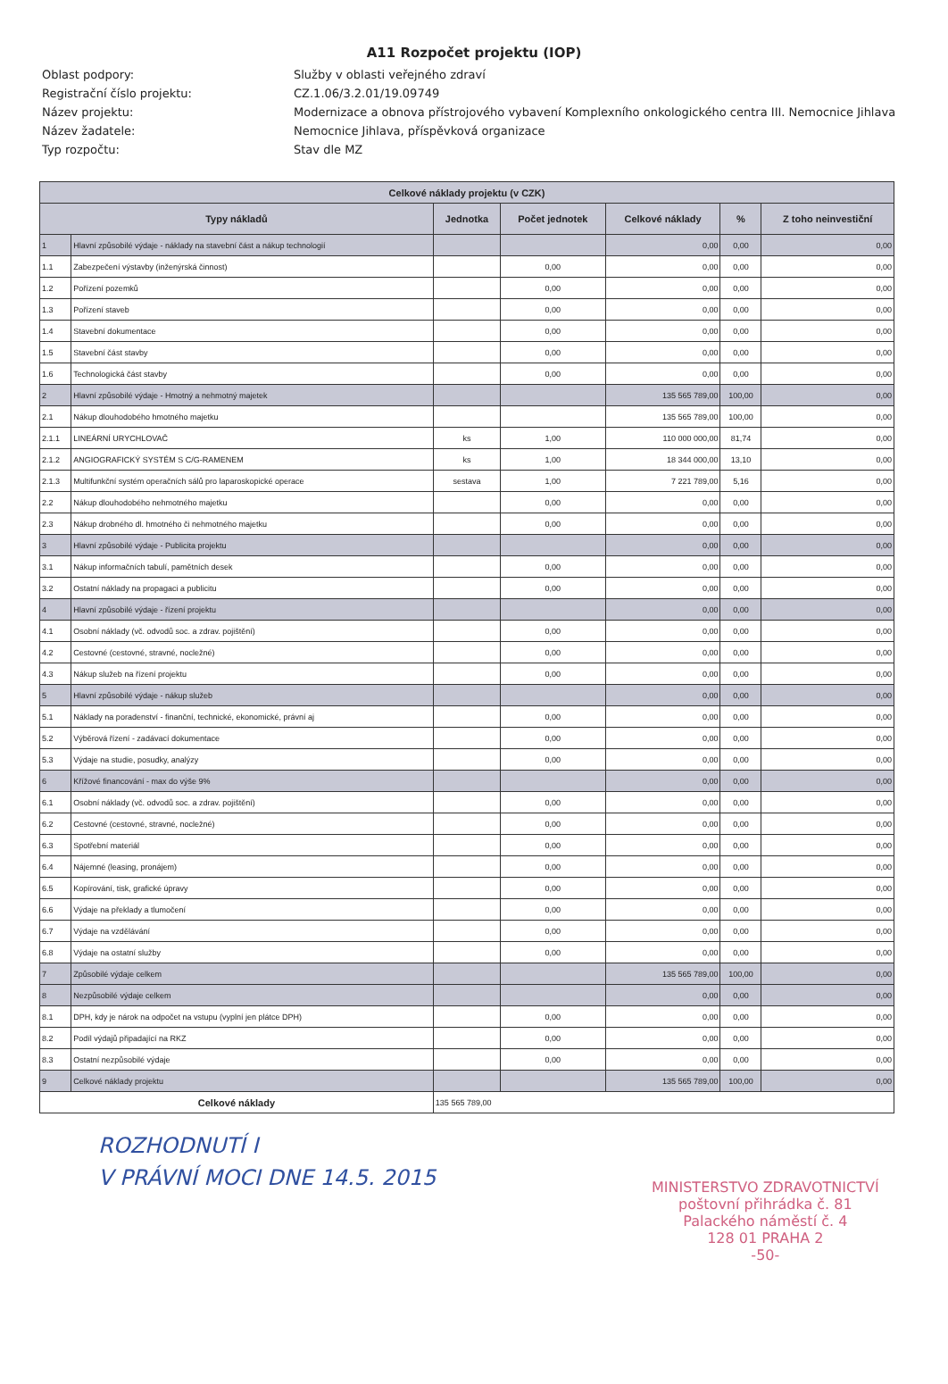A11 Rozpočet projektu (IOP)
Oblast podpory:
Služby v oblasti veřejného zdraví
Registrační číslo projektu:
CZ.1.06/3.2.01/19.09749
Název projektu:
Modernizace a obnova přístrojového vybavení Komplexního onkologického centra III. Nemocnice Jihlava
Název žadatele:
Nemocnice Jihlava, příspěvková organizace
Typ rozpočtu:
Stav dle MZ
| Celkové náklady projektu (v CZK) | | | | | | |
| --- | --- | --- | --- | --- | --- | --- |
| Typy nákladů | | Jednotka | Počet jednotek | Celkové náklady | % | Z toho neinvestiční |
| 1 | Hlavní způsobilé výdaje - náklady na stavební část a nákup technologií | | | 0,00 | 0,00 | 0,00 |
| 1.1 | Zabezpečení výstavby (inženýrská činnost) | | 0,00 | 0,00 | 0,00 | 0,00 |
| 1.2 | Pořízení pozemků | | 0,00 | 0,00 | 0,00 | 0,00 |
| 1.3 | Pořízení staveb | | 0,00 | 0,00 | 0,00 | 0,00 |
| 1.4 | Stavební dokumentace | | 0,00 | 0,00 | 0,00 | 0,00 |
| 1.5 | Stavební část stavby | | 0,00 | 0,00 | 0,00 | 0,00 |
| 1.6 | Technologická část stavby | | 0,00 | 0,00 | 0,00 | 0,00 |
| 2 | Hlavní způsobilé výdaje - Hmotný a nehmotný majetek | | | 135 565 789,00 | 100,00 | 0,00 |
| 2.1 | Nákup dlouhodobého hmotného majetku | | | 135 565 789,00 | 100,00 | 0,00 |
| 2.1.1 | LINEÁRNÍ URYCHLOVAČ | ks | 1,00 | 110 000 000,00 | 81,74 | 0,00 |
| 2.1.2 | ANGIOGRAFICKÝ SYSTÉM S C/G-RAMENEM | ks | 1,00 | 18 344 000,00 | 13,10 | 0,00 |
| 2.1.3 | Multifunkční systém operačních sálů pro laparoskopické operace | sestava | 1,00 | 7 221 789,00 | 5,16 | 0,00 |
| 2.2 | Nákup dlouhodobého nehmotného majetku | | 0,00 | 0,00 | 0,00 | 0,00 |
| 2.3 | Nákup drobného dl. hmotného či nehmotného majetku | | 0,00 | 0,00 | 0,00 | 0,00 |
| 3 | Hlavní způsobilé výdaje - Publicita projektu | | | 0,00 | 0,00 | 0,00 |
| 3.1 | Nákup informačních tabulí, pamětních desek | | 0,00 | 0,00 | 0,00 | 0,00 |
| 3.2 | Ostatní náklady na propagaci a publicitu | | 0,00 | 0,00 | 0,00 | 0,00 |
| 4 | Hlavní způsobilé výdaje - řízení projektu | | | 0,00 | 0,00 | 0,00 |
| 4.1 | Osobní náklady (vč. odvodů soc. a zdrav. pojištění) | | 0,00 | 0,00 | 0,00 | 0,00 |
| 4.2 | Cestovné (cestovné, stravné, nocležné) | | 0,00 | 0,00 | 0,00 | 0,00 |
| 4.3 | Nákup služeb na řízení projektu | | 0,00 | 0,00 | 0,00 | 0,00 |
| 5 | Hlavní způsobilé výdaje - nákup služeb | | | 0,00 | 0,00 | 0,00 |
| 5.1 | Náklady na poradenství - finanční, technické, ekonomické, právní aj | | 0,00 | 0,00 | 0,00 | 0,00 |
| 5.2 | Výběrová řízení - zadávací dokumentace | | 0,00 | 0,00 | 0,00 | 0,00 |
| 5.3 | Výdaje na studie, posudky, analýzy | | 0,00 | 0,00 | 0,00 | 0,00 |
| 6 | Křížové financování - max do výše 9% | | | 0,00 | 0,00 | 0,00 |
| 6.1 | Osobní náklady (vč. odvodů soc. a zdrav. pojištění) | | 0,00 | 0,00 | 0,00 | 0,00 |
| 6.2 | Cestovné (cestovné, stravné, nocležné) | | 0,00 | 0,00 | 0,00 | 0,00 |
| 6.3 | Spotřební materiál | | 0,00 | 0,00 | 0,00 | 0,00 |
| 6.4 | Nájemné (leasing, pronájem) | | 0,00 | 0,00 | 0,00 | 0,00 |
| 6.5 | Kopírování, tisk, grafické úpravy | | 0,00 | 0,00 | 0,00 | 0,00 |
| 6.6 | Výdaje na překlady a tlumočení | | 0,00 | 0,00 | 0,00 | 0,00 |
| 6.7 | Výdaje na vzdělávání | | 0,00 | 0,00 | 0,00 | 0,00 |
| 6.8 | Výdaje na ostatní služby | | 0,00 | 0,00 | 0,00 | 0,00 |
| 7 | Způsobilé výdaje celkem | | | 135 565 789,00 | 100,00 | 0,00 |
| 8 | Nezpůsobilé výdaje celkem | | | 0,00 | 0,00 | 0,00 |
| 8.1 | DPH, kdy je nárok na odpočet na vstupu (vyplní jen plátce DPH) | | 0,00 | 0,00 | 0,00 | 0,00 |
| 8.2 | Podíl výdajů připadající na RKZ | | 0,00 | 0,00 | 0,00 | 0,00 |
| 8.3 | Ostatní nezpůsobilé výdaje | | 0,00 | 0,00 | 0,00 | 0,00 |
| 9 | Celkové náklady projektu | | | 135 565 789,00 | 100,00 | 0,00 |
| Celkové náklady | | 135 565 789,00 | | | | |
ROZHODNUTÍ I
V PRÁVNÍ MOCI DNE 14.5. 2015
MINISTERSTVO ZDRAVOTNICTVÍ
poštovní přihrádka č. 81
Palackého náměstí č. 4
128 01 PRAHA 2
-50-